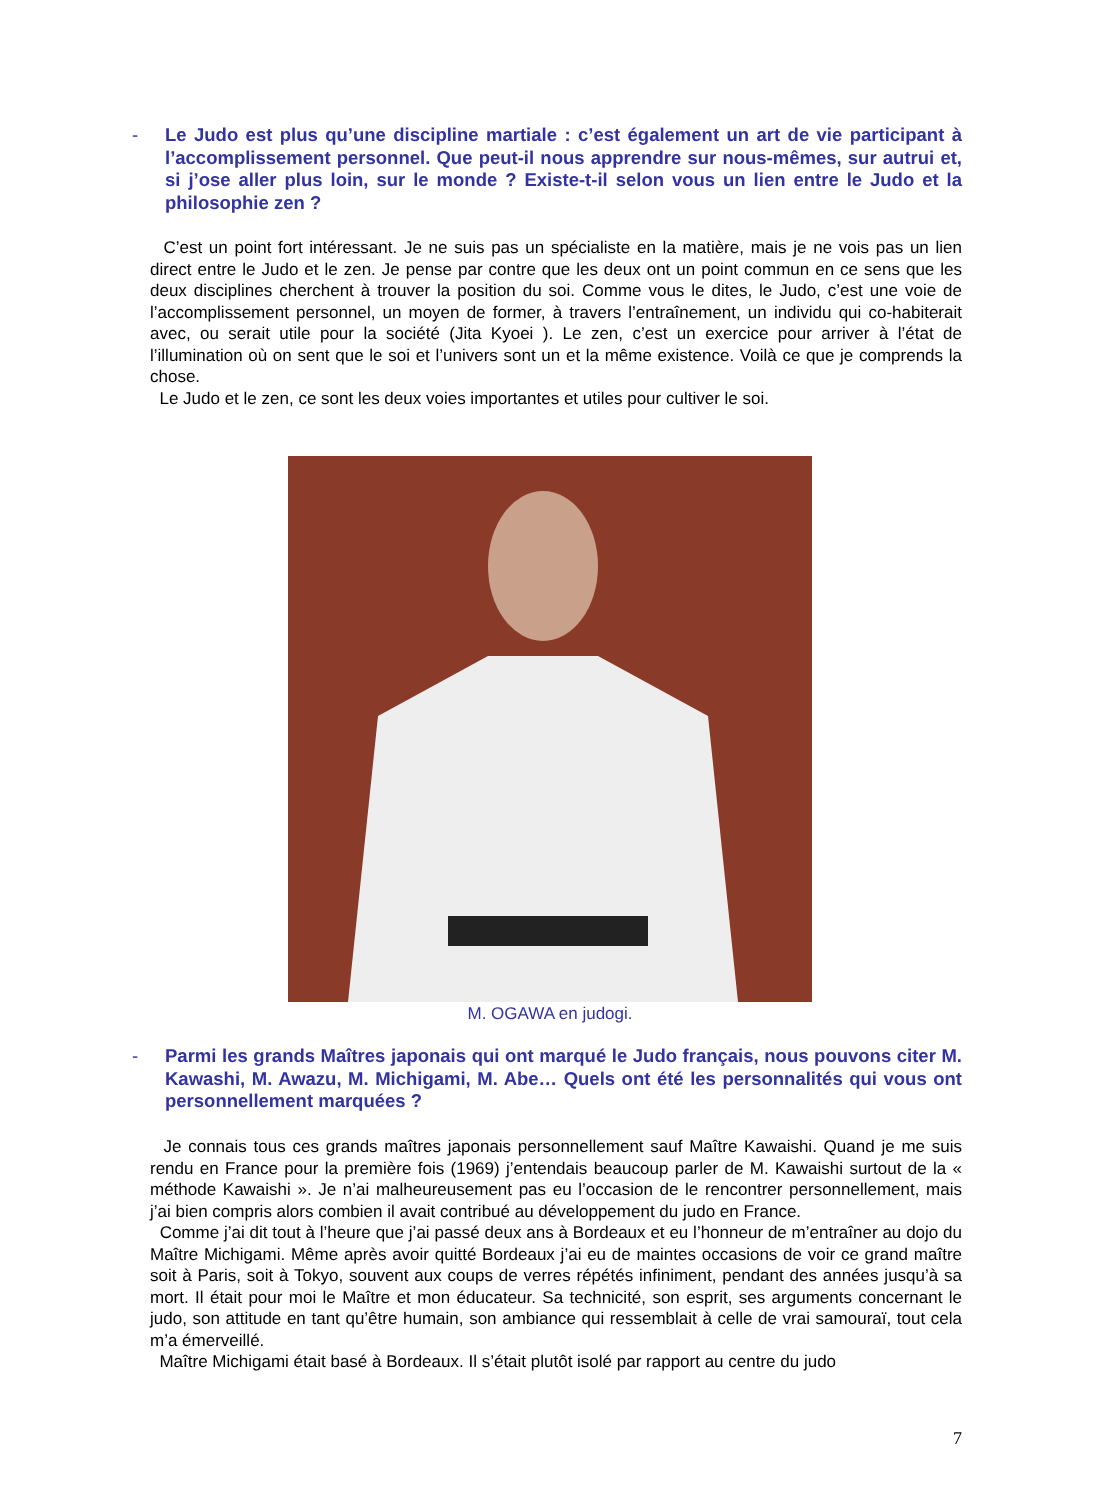- Le Judo est plus qu’une discipline martiale : c’est également un art de vie participant à l’accomplissement personnel. Que peut-il nous apprendre sur nous-mêmes, sur autrui et, si j’ose aller plus loin, sur le monde ? Existe-t-il selon vous un lien entre le Judo et la philosophie zen ?
C’est un point fort intéressant. Je ne suis pas un spécialiste en la matière, mais je ne vois pas un lien direct entre le Judo et le zen. Je pense par contre que les deux ont un point commun en ce sens que les deux disciplines cherchent à trouver la position du soi. Comme vous le dites, le Judo, c’est une voie de l’accomplissement personnel, un moyen de former, à travers l’entraînement, un individu qui co-habiterait avec, ou serait utile pour la société (Jita Kyoei ). Le zen, c’est un exercice pour arriver à l’état de l’illumination où on sent que le soi et l’univers sont un et la même existence. Voilà ce que je comprends la chose.
Le Judo et le zen, ce sont les deux voies importantes et utiles pour cultiver le soi.
M. OGAWA en judogi.
- Parmi les grands Maîtres japonais qui ont marqué le Judo français, nous pouvons citer M. Kawashi, M. Awazu, M. Michigami, M. Abe… Quels ont été les personnalités qui vous ont personnellement marquées ?
Je connais tous ces grands maîtres japonais personnellement sauf Maître Kawaishi. Quand je me suis rendu en France pour la première fois (1969) j’entendais beaucoup parler de M. Kawaishi surtout de la « méthode Kawaishi ». Je n’ai malheureusement pas eu l’occasion de le rencontrer personnellement, mais j’ai bien compris alors combien il avait contribué au développement du judo en France.
Comme j’ai dit tout à l’heure que j’ai passé deux ans à Bordeaux et eu l’honneur de m’entraîner au dojo du Maître Michigami. Même après avoir quitté Bordeaux j’ai eu de maintes occasions de voir ce grand maître soit à Paris, soit à Tokyo, souvent aux coups de verres répétés infiniment, pendant des années jusqu’à sa mort. Il était pour moi le Maître et mon éducateur. Sa technicité, son esprit, ses arguments concernant le judo, son attitude en tant qu’être humain, son ambiance qui ressemblait à celle de vrai samouraï, tout cela m’a émerveillé.
Maître Michigami était basé à Bordeaux. Il s’était plutôt isolé par rapport au centre du judo
7